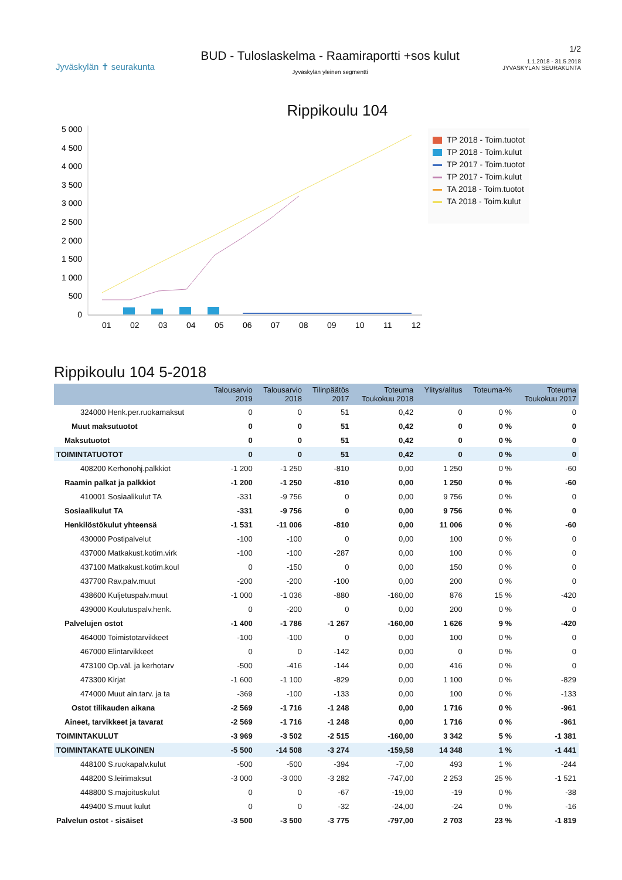Jyväskylän ✝ seurakunta
BUD - Tuloslaskelma - Raamiraportti +sos kulut
Jyväskylän yleinen segmentti
1/2
1.1.2018 - 31.5.2018
JYVASKYLAN SEURAKUNTA
Rippikoulu 104
5 000
4 500
4 000
3 500
3 000
2 500
2 000
1 500
1 000
500
0
01
02
03
04
05
06
07
08
09
10
11
12
TP 2018 - Toim.tuotot
TP 2018 - Toim.kulut
TP 2017 - Toim.tuotot
TP 2017 - Toim.kulut
TA 2018 - Toim.tuotot
TA 2018 - Toim.kulut
Rippikoulu 104 5-2018
| | Talousarvio 2019 | Talousarvio 2018 | Tilinpäätös 2017 | Toteuma Toukokuu 2018 | Ylitys/alitus | Toteuma-% | Toteuma Toukokuu 2017 |
| --- | --- | --- | --- | --- | --- | --- | --- |
| 324000 Henk.per.ruokamaksut | 0 | 0 | 51 | 0,42 | 0 | 0 % | 0 |
| Muut maksutuotot | 0 | 0 | 51 | 0,42 | 0 | 0 % | 0 |
| Maksutuotot | 0 | 0 | 51 | 0,42 | 0 | 0 % | 0 |
| TOIMINTATUOTOT | 0 | 0 | 51 | 0,42 | 0 | 0 % | 0 |
| 408200 Kerhonohj.palkkiot | -1 200 | -1 250 | -810 | 0,00 | 1 250 | 0 % | -60 |
| Raamin palkat ja palkkiot | -1 200 | -1 250 | -810 | 0,00 | 1 250 | 0 % | -60 |
| 410001 Sosiaalikulut TA | -331 | -9 756 | 0 | 0,00 | 9 756 | 0 % | 0 |
| Sosiaalikulut TA | -331 | -9 756 | 0 | 0,00 | 9 756 | 0 % | 0 |
| Henkilöstökulut yhteensä | -1 531 | -11 006 | -810 | 0,00 | 11 006 | 0 % | -60 |
| 430000 Postipalvelut | -100 | -100 | 0 | 0,00 | 100 | 0 % | 0 |
| 437000 Matkakust.kotim.virk | -100 | -100 | -287 | 0,00 | 100 | 0 % | 0 |
| 437100 Matkakust.kotim.koul | 0 | -150 | 0 | 0,00 | 150 | 0 % | 0 |
| 437700 Rav.palv.muut | -200 | -200 | -100 | 0,00 | 200 | 0 % | 0 |
| 438600 Kuljetuspalv.muut | -1 000 | -1 036 | -880 | -160,00 | 876 | 15 % | -420 |
| 439000 Koulutuspalv.henk. | 0 | -200 | 0 | 0,00 | 200 | 0 % | 0 |
| Palvelujen ostot | -1 400 | -1 786 | -1 267 | -160,00 | 1 626 | 9 % | -420 |
| 464000 Toimistotarvikkeet | -100 | -100 | 0 | 0,00 | 100 | 0 % | 0 |
| 467000 Elintarvikkeet | 0 | 0 | -142 | 0,00 | 0 | 0 % | 0 |
| 473100 Op.väl. ja kerhotarv | -500 | -416 | -144 | 0,00 | 416 | 0 % | 0 |
| 473300 Kirjat | -1 600 | -1 100 | -829 | 0,00 | 1 100 | 0 % | -829 |
| 474000 Muut ain.tarv. ja ta | -369 | -100 | -133 | 0,00 | 100 | 0 % | -133 |
| Ostot tilikauden aikana | -2 569 | -1 716 | -1 248 | 0,00 | 1 716 | 0 % | -961 |
| Aineet, tarvikkeet ja tavarat | -2 569 | -1 716 | -1 248 | 0,00 | 1 716 | 0 % | -961 |
| TOIMINTAKULUT | -3 969 | -3 502 | -2 515 | -160,00 | 3 342 | 5 % | -1 381 |
| TOIMINTAKATE ULKOINEN | -5 500 | -14 508 | -3 274 | -159,58 | 14 348 | 1 % | -1 441 |
| 448100 S.ruokapalv.kulut | -500 | -500 | -394 | -7,00 | 493 | 1 % | -244 |
| 448200 S.leirimaksut | -3 000 | -3 000 | -3 282 | -747,00 | 2 253 | 25 % | -1 521 |
| 448800 S.majoituskulut | 0 | 0 | -67 | -19,00 | -19 | 0 % | -38 |
| 449400 S.muut kulut | 0 | 0 | -32 | -24,00 | -24 | 0 % | -16 |
| Palvelun ostot - sisäiset | -3 500 | -3 500 | -3 775 | -797,00 | 2 703 | 23 % | -1 819 |